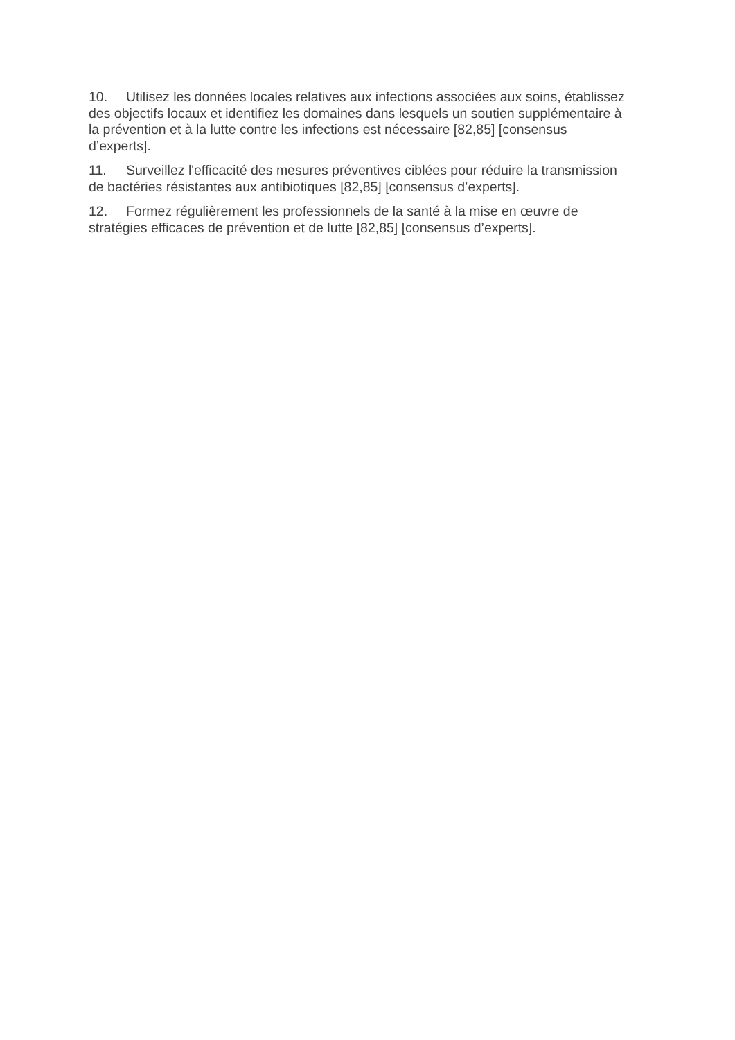10. Utilisez les données locales relatives aux infections associées aux soins, établissez des objectifs locaux et identifiez les domaines dans lesquels un soutien supplémentaire à la prévention et à la lutte contre les infections est nécessaire [82,85] [consensus d’experts].
11. Surveillez l'efficacité des mesures préventives ciblées pour réduire la transmission de bactéries résistantes aux antibiotiques [82,85] [consensus d’experts].
12. Formez régulièrement les professionnels de la santé à la mise en œuvre de stratégies efficaces de prévention et de lutte [82,85] [consensus d’experts].